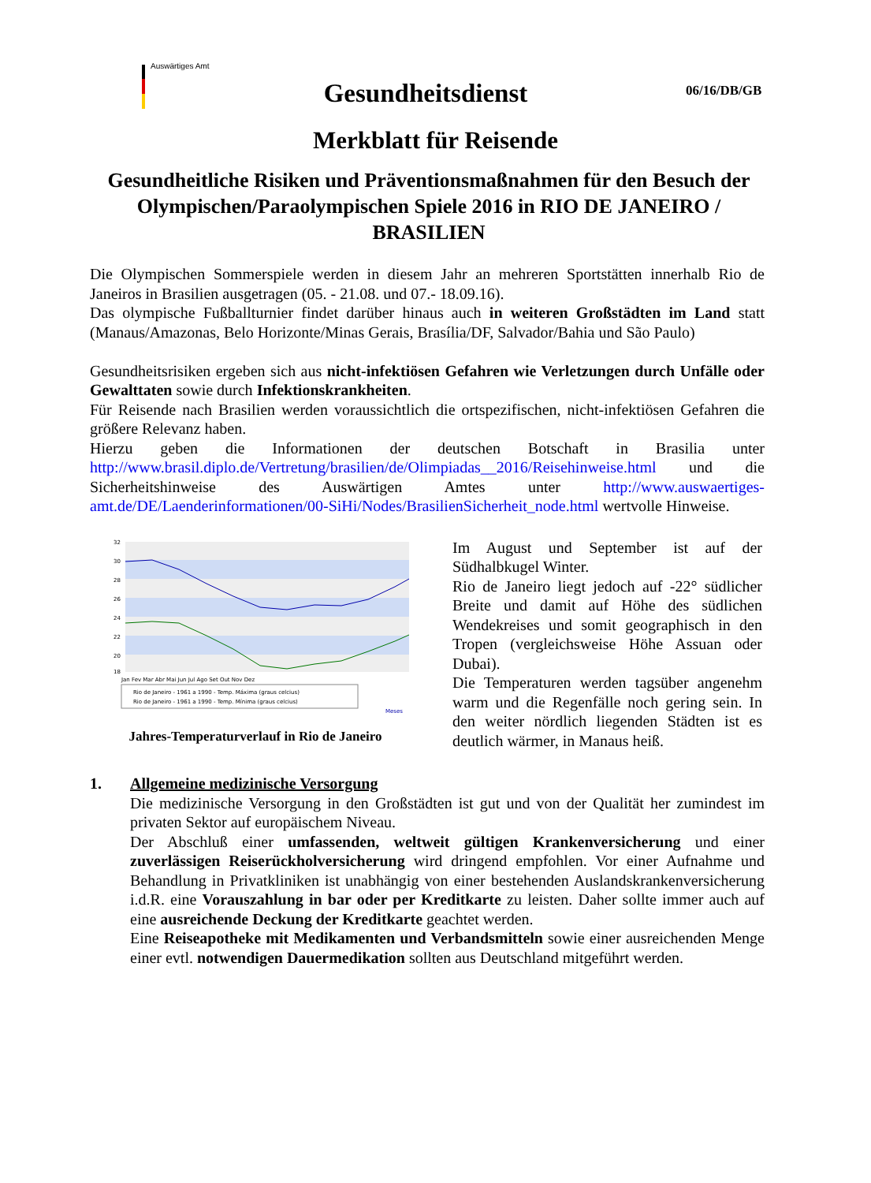Auswärtiges Amt
06/16/DB/GB
Gesundheitsdienst
Merkblatt für Reisende
Gesundheitliche Risiken und Präventionsmaßnahmen für den Besuch der Olympischen/Paraolympischen Spiele 2016 in RIO DE JANEIRO / BRASILIEN
Die Olympischen Sommerspiele werden in diesem Jahr an mehreren Sportstätten innerhalb Rio de Janeiros in Brasilien ausgetragen (05. - 21.08. und 07.- 18.09.16).
Das olympische Fußballturnier findet darüber hinaus auch in weiteren Großstädten im Land statt (Manaus/Amazonas, Belo Horizonte/Minas Gerais, Brasília/DF, Salvador/Bahia und São Paulo)
Gesundheitsrisiken ergeben sich aus nicht-infektiösen Gefahren wie Verletzungen durch Unfälle oder Gewalttaten sowie durch Infektionskrankheiten.
Für Reisende nach Brasilien werden voraussichtlich die ortspezifischen, nicht-infektiösen Gefahren die größere Relevanz haben.
Hierzu geben die Informationen der deutschen Botschaft in Brasilia unter http://www.brasil.diplo.de/Vertretung/brasilien/de/Olimpiadas__2016/Reisehinweise.html und die Sicherheitshinweise des Auswärtigen Amtes unter http://www.auswaertiges-amt.de/DE/Laenderinformationen/00-SiHi/Nodes/BrasilienSicherheit_node.html wertvolle Hinweise.
32
30
28
26
24
22
20
18
Jan Fev Mar Abr Mai Jun Jul Ago Set Out Nov Dez
Rio de Janeiro - 1961 a 1990 - Temp. Máxima (graus celcius)
Rio de Janeiro - 1961 a 1990 - Temp. Mínima (graus celcius)
Meses
Jahres-Temperaturverlauf in Rio de Janeiro
Im August und September ist auf der Südhalbkugel Winter.
Rio de Janeiro liegt jedoch auf -22° südlicher Breite und damit auf Höhe des südlichen Wendekreises und somit geographisch in den Tropen (vergleichsweise Höhe Assuan oder Dubai).
Die Temperaturen werden tagsüber angenehm warm und die Regenfälle noch gering sein. In den weiter nördlich liegenden Städten ist es deutlich wärmer, in Manaus heiß.
1. Allgemeine medizinische Versorgung
Die medizinische Versorgung in den Großstädten ist gut und von der Qualität her zumindest im privaten Sektor auf europäischem Niveau.
Der Abschluß einer umfassenden, weltweit gültigen Krankenversicherung und einer zuverlässigen Reiserückholversicherung wird dringend empfohlen. Vor einer Aufnahme und Behandlung in Privatkliniken ist unabhängig von einer bestehenden Auslandskrankenversicherung i.d.R. eine Vorauszahlung in bar oder per Kreditkarte zu leisten. Daher sollte immer auch auf eine ausreichende Deckung der Kreditkarte geachtet werden.
Eine Reiseapotheke mit Medikamenten und Verbandsmitteln sowie einer ausreichenden Menge einer evtl. notwendigen Dauermedikation sollten aus Deutschland mitgeführt werden.